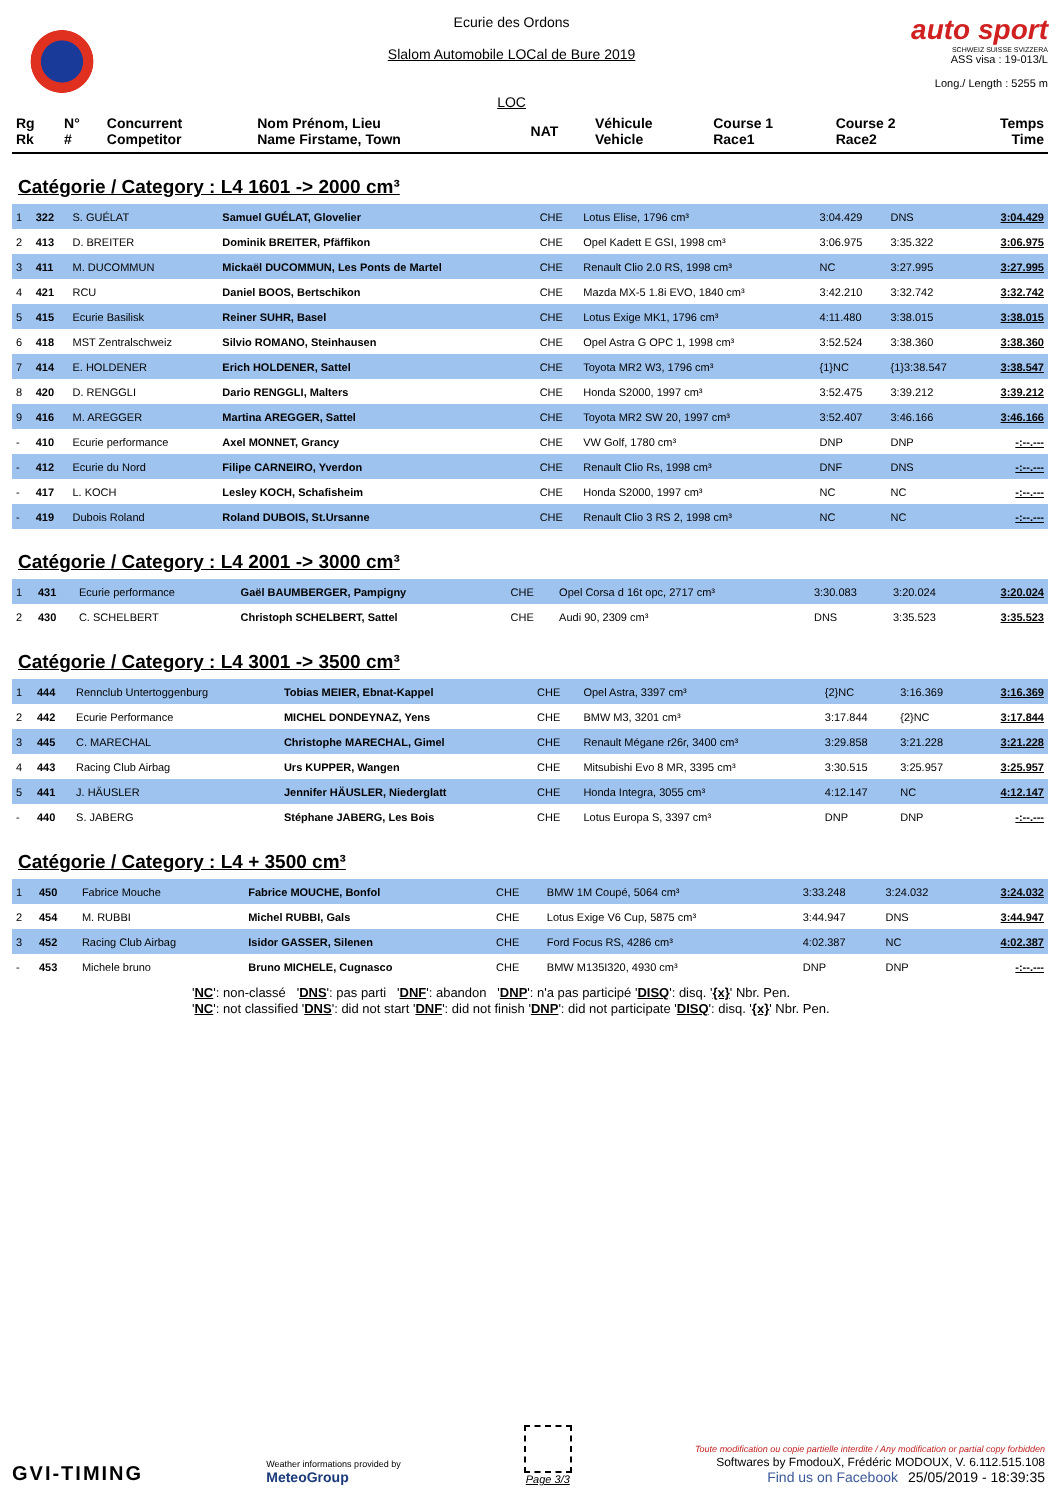Ecurie des Ordons
Slalom Automobile LOCal de Bure 2019
LOC
auto sport
SCHWEIZ SUISSE SVIZZERA
ASS visa : 19-013/L
Long./ Length : 5255 m
| Rg Rk | N° # | Concurrent Competitor | Nom Prénom, Lieu Name Firstame, Town | NAT | Véhicule Vehicle | Course 1 Race1 | Course 2 Race2 | Temps Time |
| --- | --- | --- | --- | --- | --- | --- | --- | --- |
Catégorie / Category : L4 1601 -> 2000 cm³
| 1 | 322 | S. GUÉLAT | Samuel GUÉLAT, Glovelier | CHE | Lotus Elise, 1796 cm³ | 3:04.429 | DNS | 3:04.429 |
| 2 | 413 | D. BREITER | Dominik BREITER, Pfäffikon | CHE | Opel Kadett E GSI, 1998 cm³ | 3:06.975 | 3:35.322 | 3:06.975 |
| 3 | 411 | M. DUCOMMUN | Mickaël DUCOMMUN, Les Ponts de Martel | CHE | Renault Clio 2.0 RS, 1998 cm³ | NC | 3:27.995 | 3:27.995 |
| 4 | 421 | RCU | Daniel BOOS, Bertschikon | CHE | Mazda MX-5 1.8i EVO, 1840 cm³ | 3:42.210 | 3:32.742 | 3:32.742 |
| 5 | 415 | Ecurie Basilisk | Reiner SUHR, Basel | CHE | Lotus Exige MK1, 1796 cm³ | 4:11.480 | 3:38.015 | 3:38.015 |
| 6 | 418 | MST Zentralschweiz | Silvio ROMANO, Steinhausen | CHE | Opel Astra G OPC 1, 1998 cm³ | 3:52.524 | 3:38.360 | 3:38.360 |
| 7 | 414 | E. HOLDENER | Erich HOLDENER, Sattel | CHE | Toyota MR2 W3, 1796 cm³ | {1}NC | {1}3:38.547 | 3:38.547 |
| 8 | 420 | D. RENGGLI | Dario RENGGLI, Malters | CHE | Honda S2000, 1997 cm³ | 3:52.475 | 3:39.212 | 3:39.212 |
| 9 | 416 | M. AREGGER | Martina AREGGER, Sattel | CHE | Toyota MR2 SW 20, 1997 cm³ | 3:52.407 | 3:46.166 | 3:46.166 |
| - | 410 | Ecurie performance | Axel MONNET, Grancy | CHE | VW Golf, 1780 cm³ | DNP | DNP | -:--.--- |
| - | 412 | Ecurie du Nord | Filipe CARNEIRO, Yverdon | CHE | Renault Clio Rs, 1998 cm³ | DNF | DNS | -:--.--- |
| - | 417 | L. KOCH | Lesley KOCH, Schafisheim | CHE | Honda S2000, 1997 cm³ | NC | NC | -:--.--- |
| - | 419 | Dubois Roland | Roland DUBOIS, St.Ursanne | CHE | Renault Clio 3 RS 2, 1998 cm³ | NC | NC | -:--.--- |
Catégorie / Category : L4 2001 -> 3000 cm³
| 1 | 431 | Ecurie performance | Gaël BAUMBERGER, Pampigny | CHE | Opel Corsa d 16t opc, 2717 cm³ | 3:30.083 | 3:20.024 | 3:20.024 |
| 2 | 430 | C. SCHELBERT | Christoph SCHELBERT, Sattel | CHE | Audi 90, 2309 cm³ | DNS | 3:35.523 | 3:35.523 |
Catégorie / Category : L4 3001 -> 3500 cm³
| 1 | 444 | Rennclub Untertoggenburg | Tobias MEIER, Ebnat-Kappel | CHE | Opel Astra, 3397 cm³ | {2}NC | 3:16.369 | 3:16.369 |
| 2 | 442 | Ecurie Performance | MICHEL DONDEYNAZ, Yens | CHE | BMW M3, 3201 cm³ | 3:17.844 | {2}NC | 3:17.844 |
| 3 | 445 | C. MARECHAL | Christophe MARECHAL, Gimel | CHE | Renault Mégane r26r, 3400 cm³ | 3:29.858 | 3:21.228 | 3:21.228 |
| 4 | 443 | Racing Club Airbag | Urs KUPPER, Wangen | CHE | Mitsubishi Evo 8 MR, 3395 cm³ | 3:30.515 | 3:25.957 | 3:25.957 |
| 5 | 441 | J. HÄUSLER | Jennifer HÄUSLER, Niederglatt | CHE | Honda Integra, 3055 cm³ | 4:12.147 | NC | 4:12.147 |
| - | 440 | S. JABERG | Stéphane JABERG, Les Bois | CHE | Lotus Europa S, 3397 cm³ | DNP | DNP | -:--.--- |
Catégorie / Category : L4 + 3500 cm³
| 1 | 450 | Fabrice Mouche | Fabrice MOUCHE, Bonfol | CHE | BMW 1M Coupé, 5064 cm³ | 3:33.248 | 3:24.032 | 3:24.032 |
| 2 | 454 | M. RUBBI | Michel RUBBI, Gals | CHE | Lotus Exige V6 Cup, 5875 cm³ | 3:44.947 | DNS | 3:44.947 |
| 3 | 452 | Racing Club Airbag | Isidor GASSER, Silenen | CHE | Ford Focus RS, 4286 cm³ | 4:02.387 | NC | 4:02.387 |
| - | 453 | Michele bruno | Bruno MICHELE, Cugnasco | CHE | BMW M135I320, 4930 cm³ | DNP | DNP | -:--.--- |
'NC': non-classé 'DNS': pas parti 'DNF': abandon 'DNP': n'a pas participé 'DISQ': disq. '{x}' Nbr. Pen.
'NC': not classified 'DNS': did not start 'DNF': did not finish 'DNP': did not participate 'DISQ': disq. '{x}' Nbr. Pen.
GVI-TIMING
Weather informations provided by
MeteoGroup
Page 3/3
Toute modification ou copie partielle interdite / Any modification or partial copy forbidden
Softwares by FmodouX, Frédéric MODOUX, V. 6.112.515.108
Find us on Facebook 25/05/2019 - 18:39:35